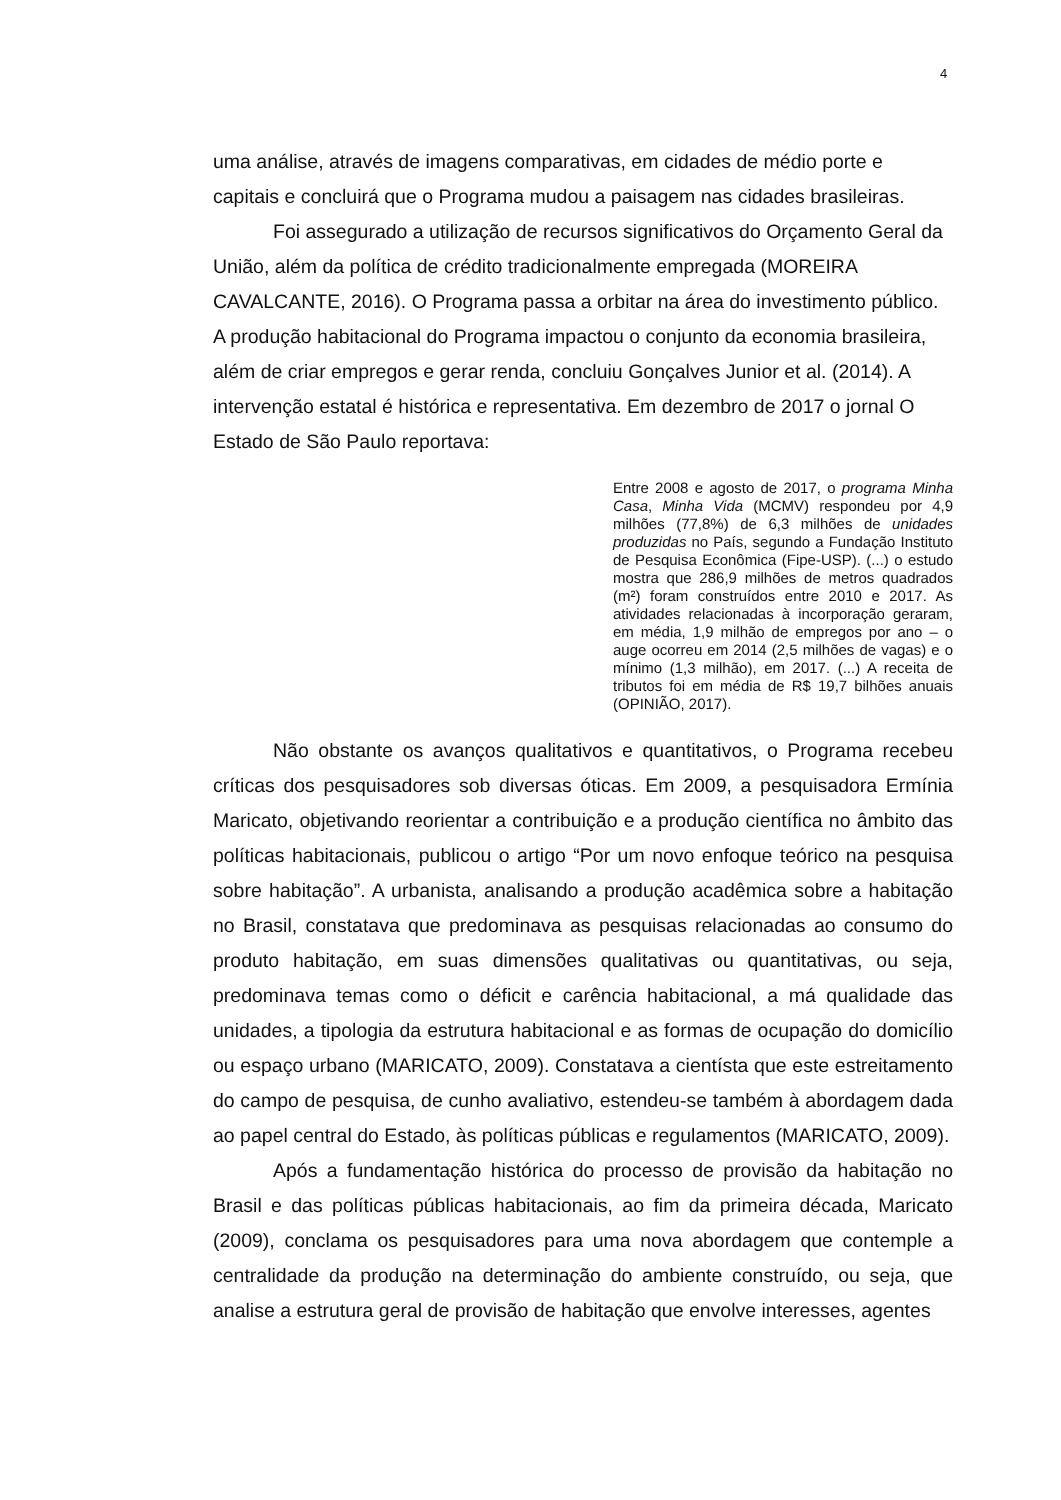4
uma análise, através de imagens comparativas, em cidades de médio porte e capitais e concluirá que o Programa mudou a paisagem nas cidades brasileiras.
Foi assegurado a utilização de recursos significativos do Orçamento Geral da União, além da política de crédito tradicionalmente empregada (MOREIRA CAVALCANTE, 2016). O Programa passa a orbitar na área do investimento público. A produção habitacional do Programa impactou o conjunto da economia brasileira, além de criar empregos e gerar renda, concluiu Gonçalves Junior et al. (2014). A intervenção estatal é histórica e representativa. Em dezembro de 2017 o jornal O Estado de São Paulo reportava:
Entre 2008 e agosto de 2017, o programa Minha Casa, Minha Vida (MCMV) respondeu por 4,9 milhões (77,8%) de 6,3 milhões de unidades produzidas no País, segundo a Fundação Instituto de Pesquisa Econômica (Fipe-USP). (...) o estudo mostra que 286,9 milhões de metros quadrados (m²) foram construídos entre 2010 e 2017. As atividades relacionadas à incorporação geraram, em média, 1,9 milhão de empregos por ano – o auge ocorreu em 2014 (2,5 milhões de vagas) e o mínimo (1,3 milhão), em 2017. (...) A receita de tributos foi em média de R$ 19,7 bilhões anuais (OPINIÃO, 2017).
Não obstante os avanços qualitativos e quantitativos, o Programa recebeu críticas dos pesquisadores sob diversas óticas. Em 2009, a pesquisadora Ermínia Maricato, objetivando reorientar a contribuição e a produção científica no âmbito das políticas habitacionais, publicou o artigo “Por um novo enfoque teórico na pesquisa sobre habitação”. A urbanista, analisando a produção acadêmica sobre a habitação no Brasil, constatava que predominava as pesquisas relacionadas ao consumo do produto habitação, em suas dimensões qualitativas ou quantitativas, ou seja, predominava temas como o déficit e carência habitacional, a má qualidade das unidades, a tipologia da estrutura habitacional e as formas de ocupação do domicílio ou espaço urbano (MARICATO, 2009). Constatava a cientísta que este estreitamento do campo de pesquisa, de cunho avaliativo, estendeu-se também à abordagem dada ao papel central do Estado, às políticas públicas e regulamentos (MARICATO, 2009).
Após a fundamentação histórica do processo de provisão da habitação no Brasil e das políticas públicas habitacionais, ao fim da primeira década, Maricato (2009), conclama os pesquisadores para uma nova abordagem que contemple a centralidade da produção na determinação do ambiente construído, ou seja, que analise a estrutura geral de provisão de habitação que envolve interesses, agentes